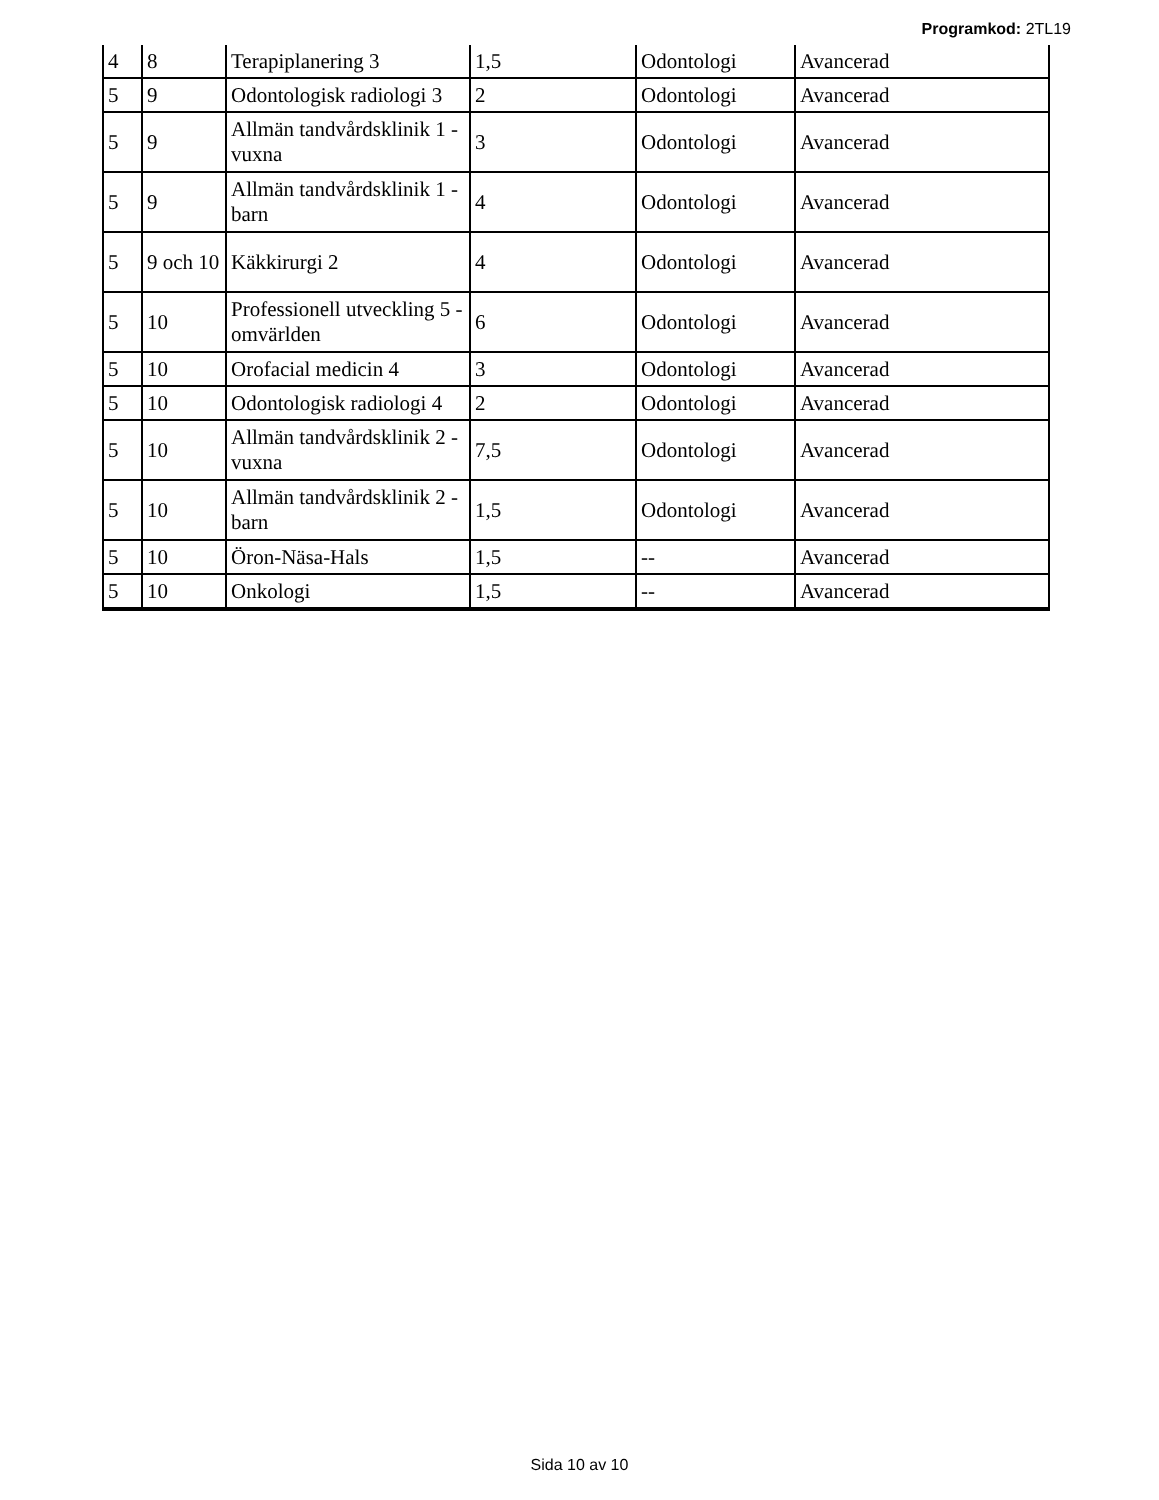Programkod: 2TL19
| 4 | 8 | Terapiplanering 3 | 1,5 | Odontologi | Avancerad |
| 5 | 9 | Odontologisk radiologi 3 | 2 | Odontologi | Avancerad |
| 5 | 9 | Allmän tandvårdsklinik 1 - vuxna | 3 | Odontologi | Avancerad |
| 5 | 9 | Allmän tandvårdsklinik 1 - barn | 4 | Odontologi | Avancerad |
| 5 | 9 och 10 | Käkkirurgi 2 | 4 | Odontologi | Avancerad |
| 5 | 10 | Professionell utveckling 5 - omvärlden | 6 | Odontologi | Avancerad |
| 5 | 10 | Orofacial medicin 4 | 3 | Odontologi | Avancerad |
| 5 | 10 | Odontologisk radiologi 4 | 2 | Odontologi | Avancerad |
| 5 | 10 | Allmän tandvårdsklinik 2 - vuxna | 7,5 | Odontologi | Avancerad |
| 5 | 10 | Allmän tandvårdsklinik 2 - barn | 1,5 | Odontologi | Avancerad |
| 5 | 10 | Öron-Näsa-Hals | 1,5 | -- | Avancerad |
| 5 | 10 | Onkologi | 1,5 | -- | Avancerad |
Sida 10 av 10